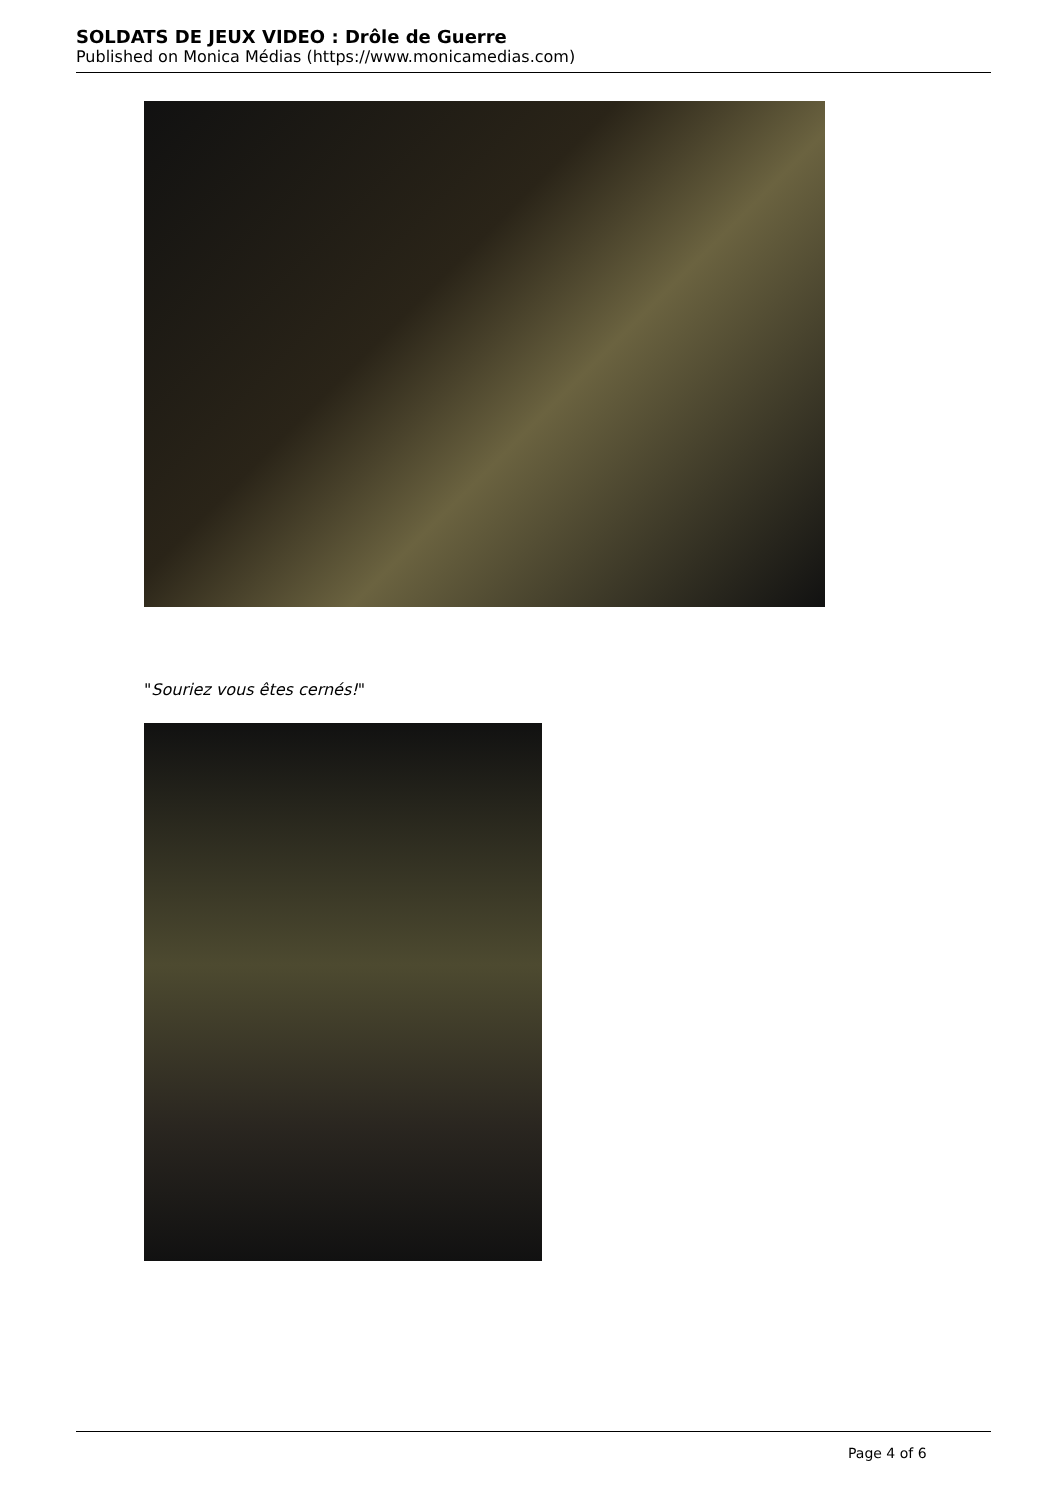SOLDATS DE JEUX VIDEO : Drôle de Guerre
Published on Monica Médias (https://www.monicamedias.com)
"Souriez vous êtes cernés!"
Page 4 of 6